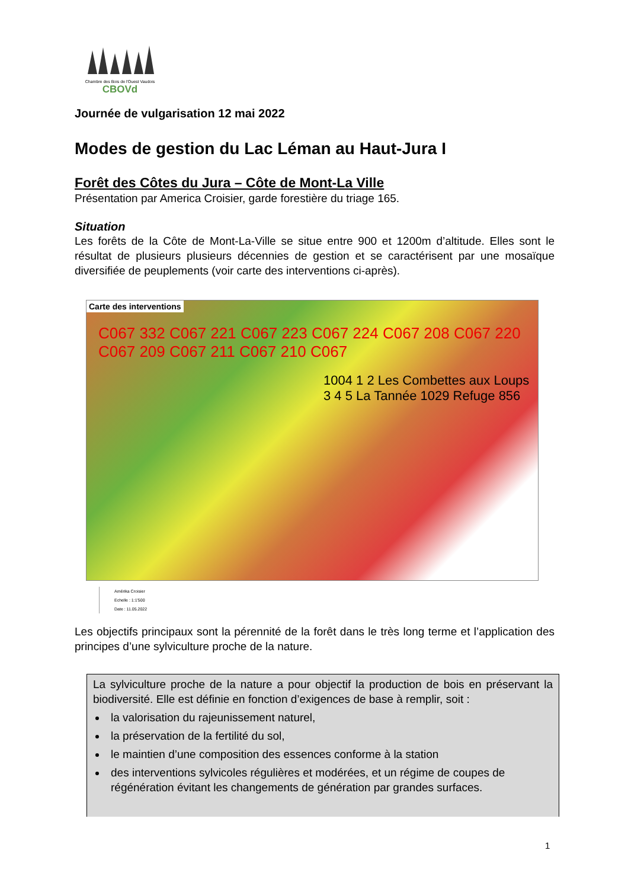Chambre des Bois de l'Ouest Vaudois
CBOVd
Journée de vulgarisation 12 mai 2022
Modes de gestion du Lac Léman au Haut-Jura I
Forêt des Côtes du Jura – Côte de Mont-La Ville
Présentation par America Croisier, garde forestière du triage 165.
Situation
Les forêts de la Côte de Mont-La-Ville se situe entre 900 et 1200m d’altitude. Elles sont le résultat de plusieurs plusieurs décennies de gestion et se caractérisent par une mosaïque diversifiée de peuplements (voir carte des interventions ci-après).
Carte des interventions
C067 332 C067 221 C067 223 C067 224 C067 208 C067 220 C067 209 C067 211 C067 210 C067
1004 1 2 Les Combettes aux Loups 3 4 5 La Tannée 1029 Refuge 856
Amérika Croisier
Echelle : 1:1'500
Date : 11.05.2022
Les objectifs principaux sont la pérennité de la forêt dans le très long terme et l’application des principes d’une sylviculture proche de la nature.
La sylviculture proche de la nature a pour objectif la production de bois en préservant la biodiversité. Elle est définie en fonction d’exigences de base à remplir, soit :
la valorisation du rajeunissement naturel,
la préservation de la fertilité du sol,
le maintien d’une composition des essences conforme à la station
des interventions sylvicoles régulières et modérées, et un régime de coupes de régénération évitant les changements de génération par grandes surfaces.
1